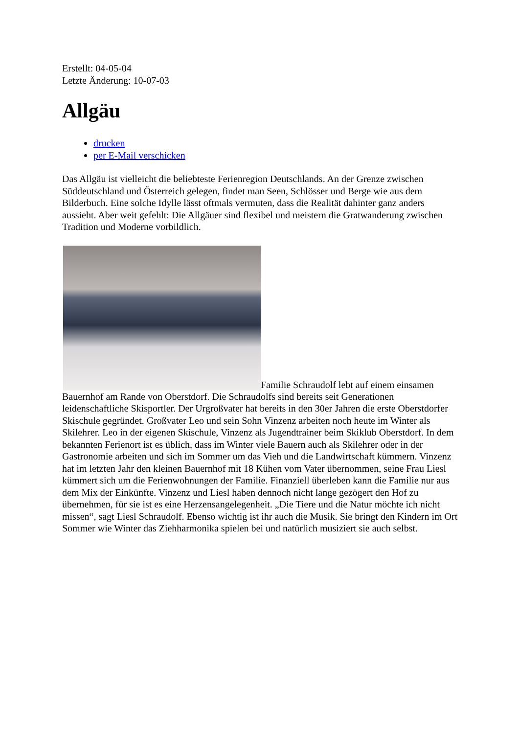Erstellt: 04-05-04
Letzte Änderung: 10-07-03
Allgäu
drucken
per E-Mail verschicken
Das Allgäu ist vielleicht die beliebteste Ferienregion Deutschlands. An der Grenze zwischen Süddeutschland und Österreich gelegen, findet man Seen, Schlösser und Berge wie aus dem Bilderbuch. Eine solche Idylle lässt oftmals vermuten, dass die Realität dahinter ganz anders aussieht. Aber weit gefehlt: Die Allgäuer sind flexibel und meistern die Gratwanderung zwischen Tradition und Moderne vorbildlich.
Familie Schraudolf lebt auf einem einsamen Bauernhof am Rande von Oberstdorf. Die Schraudolfs sind bereits seit Generationen leidenschaftliche Skisportler. Der Urgroßvater hat bereits in den 30er Jahren die erste Oberstdorfer Skischule gegründet. Großvater Leo und sein Sohn Vinzenz arbeiten noch heute im Winter als Skilehrer. Leo in der eigenen Skischule, Vinzenz als Jugendtrainer beim Skiklub Oberstdorf. In dem bekannten Ferienort ist es üblich, dass im Winter viele Bauern auch als Skilehrer oder in der Gastronomie arbeiten und sich im Sommer um das Vieh und die Landwirtschaft kümmern. Vinzenz hat im letzten Jahr den kleinen Bauernhof mit 18 Kühen vom Vater übernommen, seine Frau Liesl kümmert sich um die Ferienwohnungen der Familie. Finanziell überleben kann die Familie nur aus dem Mix der Einkünfte. Vinzenz und Liesl haben dennoch nicht lange gezögert den Hof zu übernehmen, für sie ist es eine Herzensangelegenheit. „Die Tiere und die Natur möchte ich nicht missen“, sagt Liesl Schraudolf. Ebenso wichtig ist ihr auch die Musik. Sie bringt den Kindern im Ort Sommer wie Winter das Ziehharmonika spielen bei und natürlich musiziert sie auch selbst.